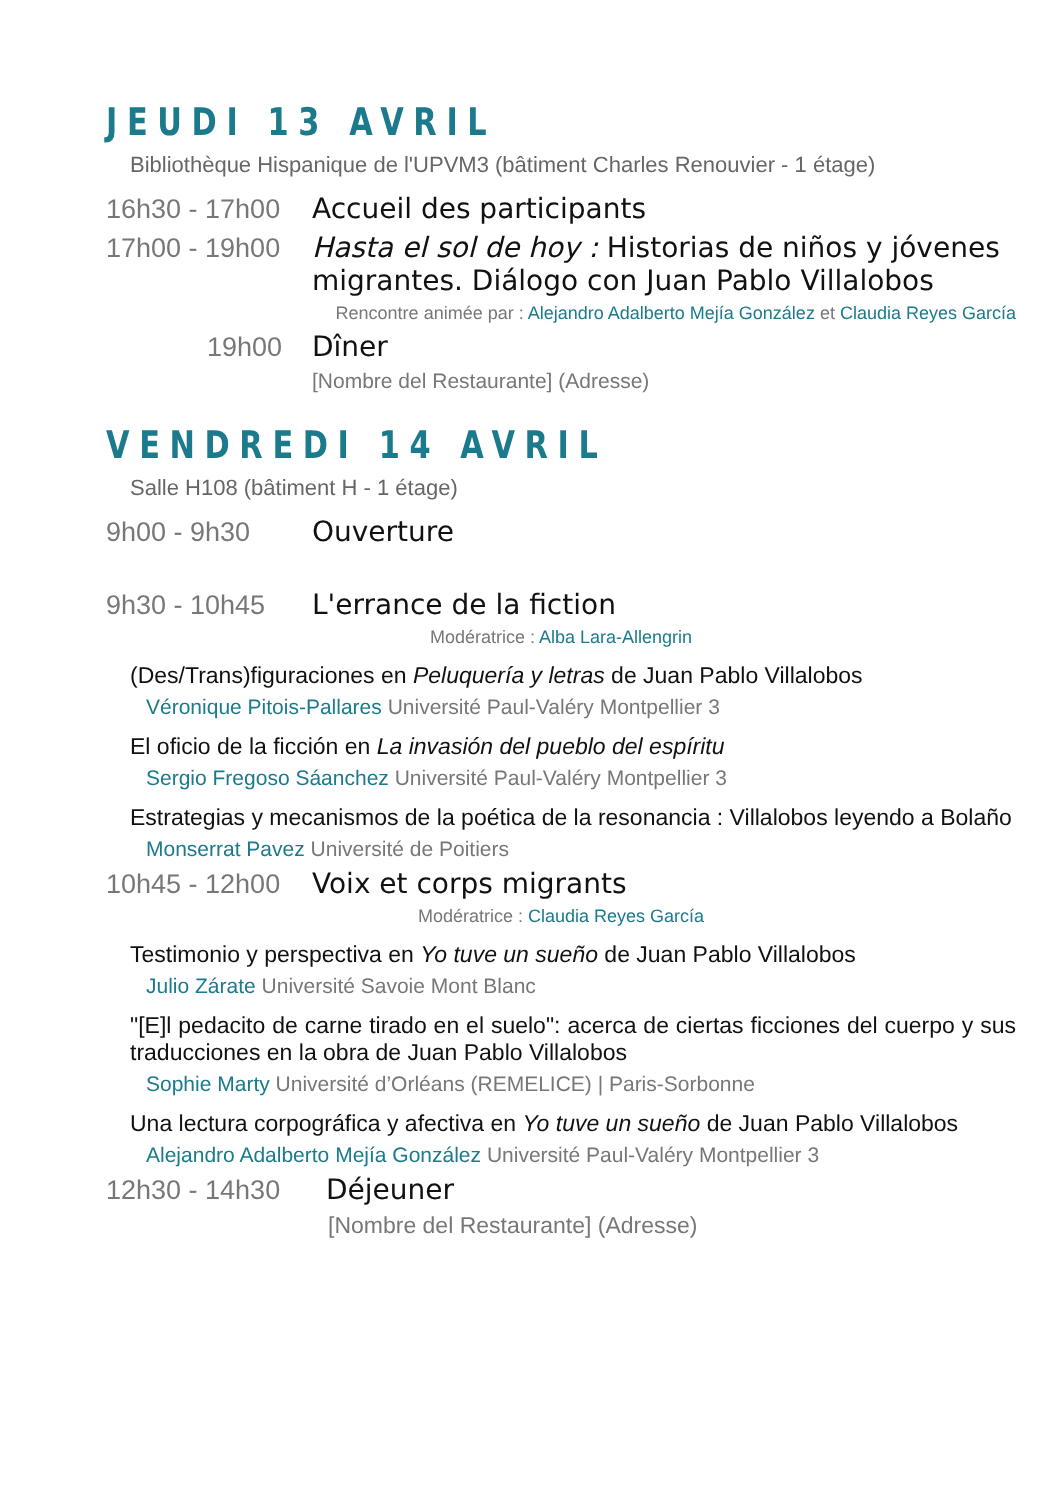JEUDI 13 AVRIL
Bibliothèque Hispanique de l'UPVM3 (bâtiment Charles Renouvier - 1 étage)
16h30 - 17h00
Accueil des participants
17h00 - 19h00
Hasta el sol de hoy : Historias de niños y jóvenes migrantes. Diálogo con Juan Pablo Villalobos
Rencontre animée par : Alejandro Adalberto Mejía González et Claudia Reyes García
19h00 Dîner
[Nombre del Restaurante] (Adresse)
VENDREDI 14 AVRIL
Salle H108 (bâtiment H - 1 étage)
9h00 - 9h30 Ouverture
9h30 - 10h45 L'errance de la fiction
Modératrice : Alba Lara-Allengrin
(Des/Trans)figuraciones en Peluquería y letras de Juan Pablo Villalobos
Véronique Pitois-Pallares Université Paul-Valéry Montpellier 3
El oficio de la ficción en La invasión del pueblo del espíritu
Sergio Fregoso Sáanchez Université Paul-Valéry Montpellier 3
Estrategias y mecanismos de la poética de la resonancia : Villalobos leyendo a Bolaño
Monserrat Pavez Université de Poitiers
10h45 - 12h00
Voix et corps migrants
Modératrice : Claudia Reyes García
Testimonio y perspectiva en Yo tuve un sueño de Juan Pablo Villalobos
Julio Zárate Université Savoie Mont Blanc
"[E]l pedacito de carne tirado en el suelo": acerca de ciertas ficciones del cuerpo y sus traducciones en la obra de Juan Pablo Villalobos
Sophie Marty Université d’Orléans (REMELICE) | Paris-Sorbonne
Una lectura corpográfica y afectiva en Yo tuve un sueño de Juan Pablo Villalobos
Alejandro Adalberto Mejía González Université Paul-Valéry Montpellier 3
12h30 - 14h30 Déjeuner
[Nombre del Restaurante] (Adresse)